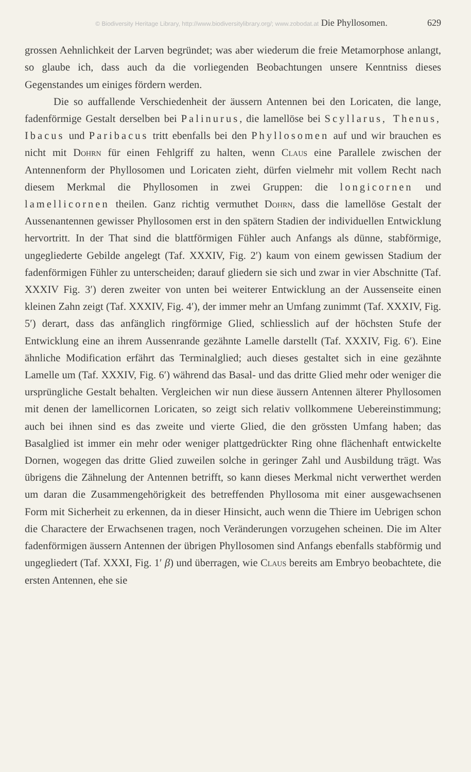© Biodiversity Heritage Library, http://www.biodiversitylibrary.org/; www.zobodat.at Die Phyllosomen. 629
grossen Aehnlichkeit der Larven begründet; was aber wiederum die freie Metamorphose anlangt, so glaube ich, dass auch da die vorliegenden Beobachtungen unsere Kenntniss dieses Gegenstandes um einiges fördern werden.
Die so auffallende Verschiedenheit der äussern Antennen bei den Loricaten, die lange, fadenförmige Gestalt derselben bei Palinurus, die lamellöse bei Scyllarus, Thenus, Ibacus und Paribacus tritt ebenfalls bei den Phyllosomen auf und wir brauchen es nicht mit Dohrn für einen Fehlgriff zu halten, wenn Claus eine Parallele zwischen der Antennenform der Phyllosomen und Loricaten zieht, dürfen vielmehr mit vollem Recht nach diesem Merkmal die Phyllosomen in zwei Gruppen: die longicornen und lamellicornen theilen. Ganz richtig vermuthet Dohrn, dass die lamellöse Gestalt der Aussenantennen gewisser Phyllosomen erst in den spätern Stadien der individuellen Entwicklung hervortritt. In der That sind die blattförmigen Fühler auch Anfangs als dünne, stabförmige, ungegliederte Gebilde angelegt (Taf. XXXIV, Fig. 2′) kaum von einem gewissen Stadium der fadenförmigen Fühler zu unterscheiden; darauf gliedern sie sich und zwar in vier Abschnitte (Taf. XXXIV Fig. 3′) deren zweiter von unten bei weiterer Entwicklung an der Aussenseite einen kleinen Zahn zeigt (Taf. XXXIV, Fig. 4′), der immer mehr an Umfang zunimmt (Taf. XXXIV, Fig. 5′) derart, dass das anfänglich ringförmige Glied, schliesslich auf der höchsten Stufe der Entwicklung eine an ihrem Aussenrande gezähnte Lamelle darstellt (Taf. XXXIV, Fig. 6′). Eine ähnliche Modification erfährt das Terminalglied; auch dieses gestaltet sich in eine gezähnte Lamelle um (Taf. XXXIV, Fig. 6′) während das Basal- und das dritte Glied mehr oder weniger die ursprüngliche Gestalt behalten. Vergleichen wir nun diese äussern Antennen älterer Phyllosomen mit denen der lamellicornen Loricaten, so zeigt sich relativ vollkommene Uebereinstimmung; auch bei ihnen sind es das zweite und vierte Glied, die den grössten Umfang haben; das Basalglied ist immer ein mehr oder weniger plattgedrückter Ring ohne flächenhaft entwickelte Dornen, wogegen das dritte Glied zuweilen solche in geringer Zahl und Ausbildung trägt. Was übrigens die Zähnelung der Antennen betrifft, so kann dieses Merkmal nicht verwerthet werden um daran die Zusammengehörigkeit des betreffenden Phyllosoma mit einer ausgewachsenen Form mit Sicherheit zu erkennen, da in dieser Hinsicht, auch wenn die Thiere im Uebrigen schon die Charactere der Erwachsenen tragen, noch Veränderungen vorzugehen scheinen. Die im Alter fadenförmigen äussern Antennen der übrigen Phyllosomen sind Anfangs ebenfalls stabförmig und ungegliedert (Taf. XXXI, Fig. 1′ β) und überragen, wie Claus bereits am Embryo beobachtete, die ersten Antennen, ehe sie